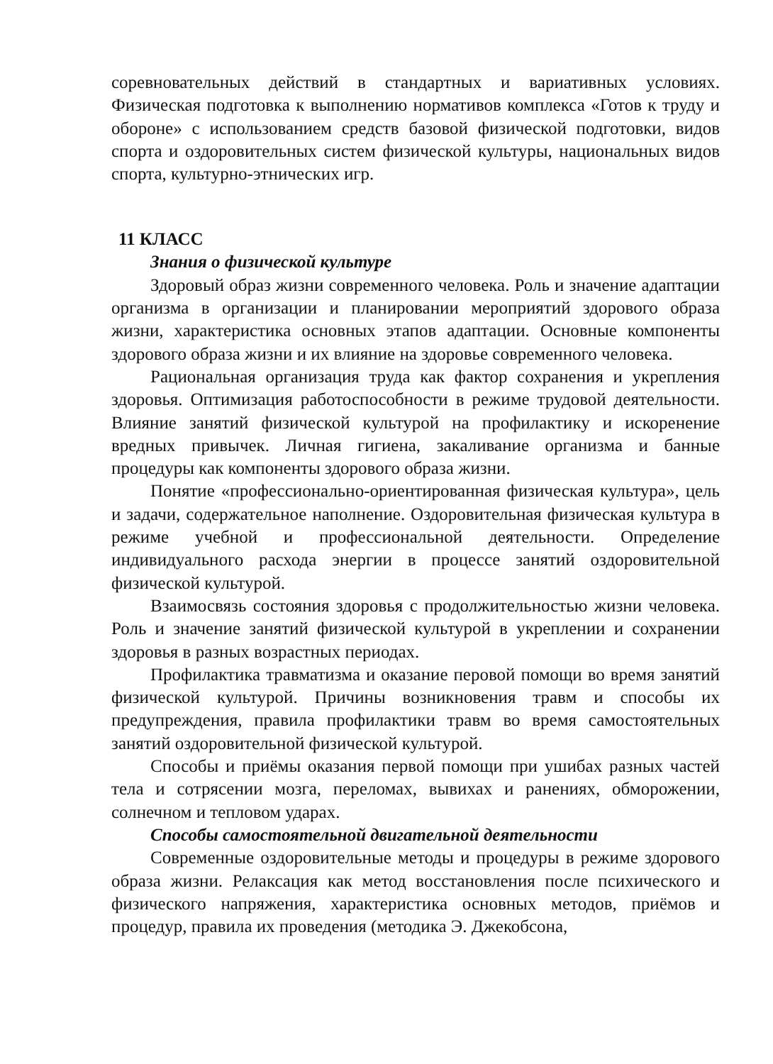соревновательных действий в стандартных и вариативных условиях. Физическая подготовка к выполнению нормативов комплекса «Готов к труду и обороне» с использованием средств базовой физической подготовки, видов спорта и оздоровительных систем физической культуры, национальных видов спорта, культурно-этнических игр.
11 КЛАСС
Знания о физической культуре
Здоровый образ жизни современного человека. Роль и значение адаптации организма в организации и планировании мероприятий здорового образа жизни, характеристика основных этапов адаптации. Основные компоненты здорового образа жизни и их влияние на здоровье современного человека.
Рациональная организация труда как фактор сохранения и укрепления здоровья. Оптимизация работоспособности в режиме трудовой деятельности. Влияние занятий физической культурой на профилактику и искоренение вредных привычек. Личная гигиена, закаливание организма и банные процедуры как компоненты здорового образа жизни.
Понятие «профессионально-ориентированная физическая культура», цель и задачи, содержательное наполнение. Оздоровительная физическая культура в режиме учебной и профессиональной деятельности. Определение индивидуального расхода энергии в процессе занятий оздоровительной физической культурой.
Взаимосвязь состояния здоровья с продолжительностью жизни человека. Роль и значение занятий физической культурой в укреплении и сохранении здоровья в разных возрастных периодах.
Профилактика травматизма и оказание перовой помощи во время занятий физической культурой. Причины возникновения травм и способы их предупреждения, правила профилактики травм во время самостоятельных занятий оздоровительной физической культурой.
Способы и приёмы оказания первой помощи при ушибах разных частей тела и сотрясении мозга, переломах, вывихах и ранениях, обморожении, солнечном и тепловом ударах.
Способы самостоятельной двигательной деятельности
Современные оздоровительные методы и процедуры в режиме здорового образа жизни. Релаксация как метод восстановления после психического и физического напряжения, характеристика основных методов, приёмов и процедур, правила их проведения (методика Э. Джекобсона,